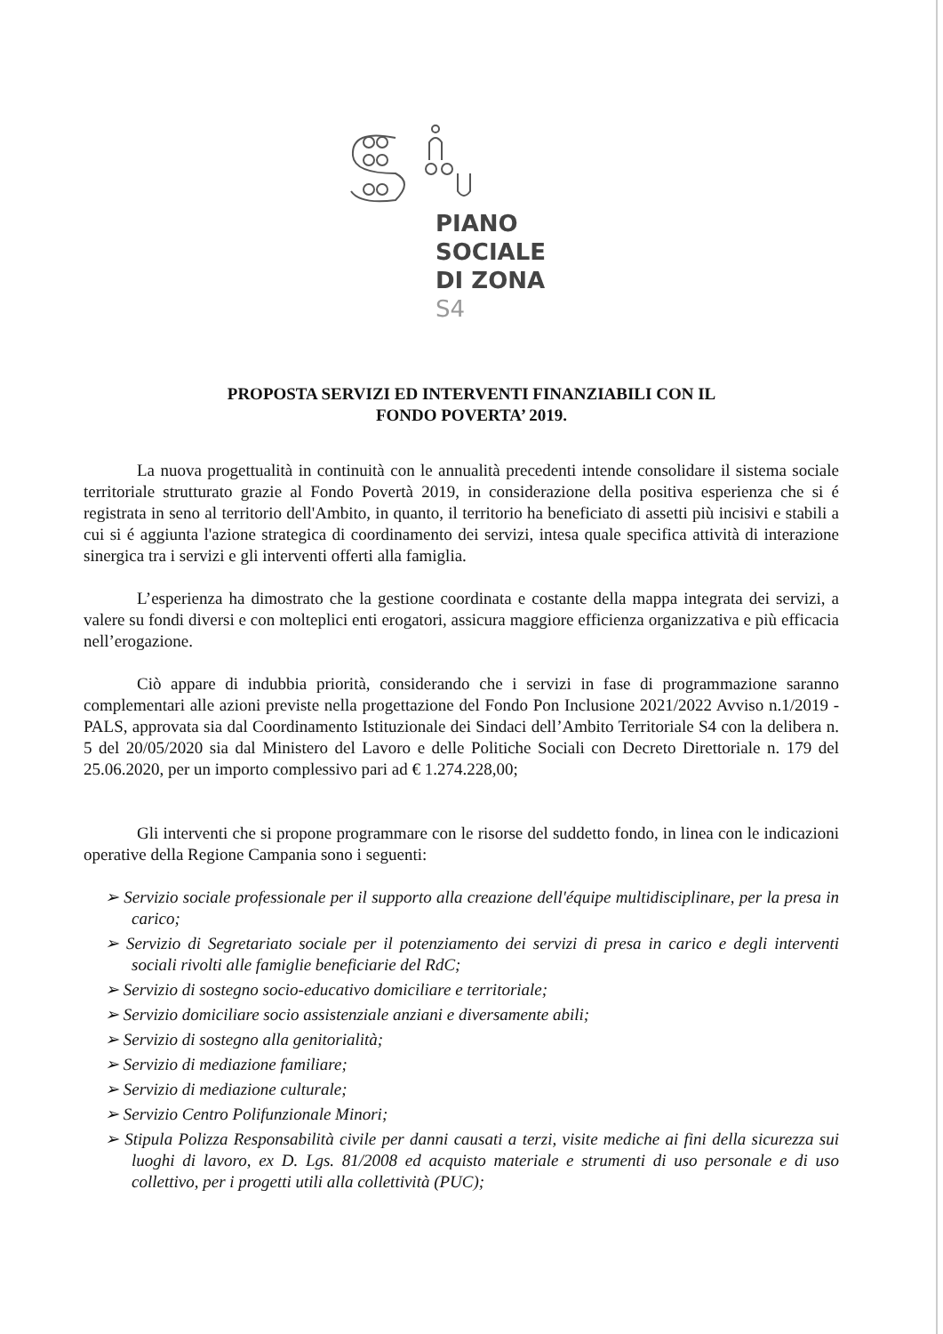PIANO SOCIALE
DI ZONA
S4
PROPOSTA SERVIZI ED INTERVENTI FINANZIABILI CON IL
FONDO POVERTA’ 2019.
La nuova progettualità in continuità con le annualità precedenti intende consolidare il sistema sociale territoriale strutturato grazie al Fondo Povertà 2019, in considerazione della positiva esperienza che si é registrata in seno al territorio dell'Ambito, in quanto, il territorio ha beneficiato di assetti più incisivi e stabili a cui si é aggiunta l'azione strategica di coordinamento dei servizi, intesa quale specifica attività di interazione sinergica tra i servizi e gli interventi offerti alla famiglia.
L’esperienza ha dimostrato che la gestione coordinata e costante della mappa integrata dei servizi, a valere su fondi diversi e con molteplici enti erogatori, assicura maggiore efficienza organizzativa e più efficacia nell’erogazione.
Ciò appare di indubbia priorità, considerando che i servizi in fase di programmazione saranno complementari alle azioni previste nella progettazione del Fondo Pon Inclusione 2021/2022 Avviso n.1/2019 - PALS, approvata sia dal Coordinamento Istituzionale dei Sindaci dell’Ambito Territoriale S4 con la delibera n. 5 del 20/05/2020 sia dal Ministero del Lavoro e delle Politiche Sociali con Decreto Direttoriale n. 179 del 25.06.2020, per un importo complessivo pari ad € 1.274.228,00;
Gli interventi che si propone programmare con le risorse del suddetto fondo, in linea con le indicazioni operative della Regione Campania sono i seguenti:
➢ Servizio sociale professionale per il supporto alla creazione dell'équipe multidisciplinare, per la presa in carico;
➢ Servizio di Segretariato sociale per il potenziamento dei servizi di presa in carico e degli interventi sociali rivolti alle famiglie beneficiarie del RdC;
➢ Servizio di sostegno socio-educativo domiciliare e territoriale;
➢ Servizio domiciliare socio assistenziale anziani e diversamente abili;
➢ Servizio di sostegno alla genitorialità;
➢ Servizio di mediazione familiare;
➢ Servizio di mediazione culturale;
➢ Servizio Centro Polifunzionale Minori;
➢ Stipula Polizza Responsabilità civile per danni causati a terzi, visite mediche ai fini della sicurezza sui luoghi di lavoro, ex D. Lgs. 81/2008 ed acquisto materiale e strumenti di uso personale e di uso collettivo, per i progetti utili alla collettività (PUC);